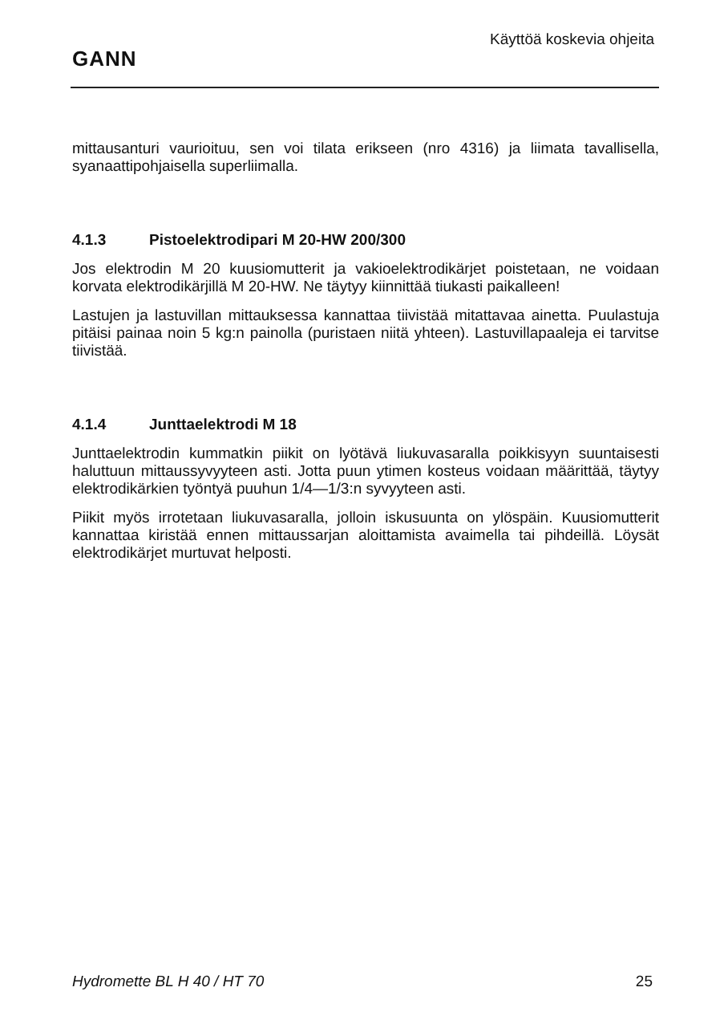GANN
Käyttöä koskevia ohjeita
mittausanturi vaurioituu, sen voi tilata erikseen (nro 4316) ja liimata tavallisella, syanaattipohjaisella superliimalla.
4.1.3 Pistoelektrodipari M 20-HW 200/300
Jos elektrodin M 20 kuusiomutterit ja vakioelektrodikärjet poistetaan, ne voidaan korvata elektrodikärjillä M 20-HW. Ne täytyy kiinnittää tiukasti paikalleen!
Lastujen ja lastuvillan mittauksessa kannattaa tiivistää mitattavaa ainetta. Puulastuja pitäisi painaa noin 5 kg:n painolla (puristaen niitä yhteen). Lastuvillapaaleja ei tarvitse tiivistää.
4.1.4 Junttaelektrodi M 18
Junttaelektrodin kummatkin piikit on lyötävä liukuvasaralla poikkisyyn suuntaisesti haluttuun mittaussyvyyteen asti. Jotta puun ytimen kosteus voidaan määrittää, täytyy elektrodikärkien työntyä puuhun 1/4—1/3:n syvyyteen asti.
Piikit myös irrotetaan liukuvasaralla, jolloin iskusuunta on ylöspäin. Kuusiomutterit kannattaa kiristää ennen mittaussarjan aloittamista avaimella tai pihdeillä. Löysät elektrodikärjet murtuvat helposti.
Hydromette BL H 40 / HT 70 25